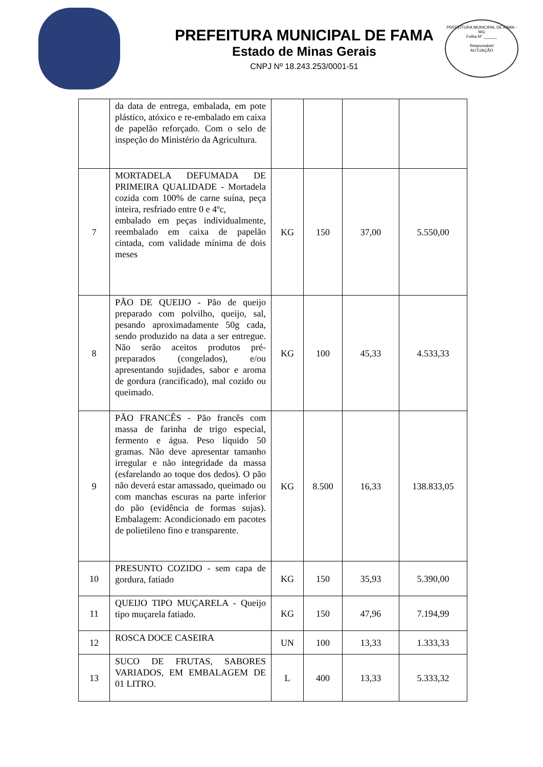PREFEITURA MUNICIPAL DE FAMA
Estado de Minas Gerais
CNPJ Nº 18.243.253/0001-51
PREFEITURA MUNICIPAL DE FAMA - MG
Folha Nº ______
Responsável
AUTUAÇÃO
| | da data de entrega, embalada, em pote plástico, atóxico e re-embalado em caixa de papelão reforçado. Com o selo de inspeção do Ministério da Agricultura. | | | | |
| 7 | MORTADELA DEFUMADA DE PRIMEIRA QUALIDADE - Mortadela cozida com 100% de carne suína, peça inteira, resfriado entre 0 e 4ºc, embalado em peças individualmente, reembalado em caixa de papelão cintada, com validade mínima de dois meses | KG | 150 | 37,00 | 5.550,00 |
| 8 | PÃO DE QUEIJO - Pão de queijo preparado com polvilho, queijo, sal, pesando aproximadamente 50g cada, sendo produzido na data a ser entregue. Não serão aceitos produtos pré-preparados (congelados), e/ou apresentando sujidades, sabor e aroma de gordura (rancificado), mal cozido ou queimado. | KG | 100 | 45,33 | 4.533,33 |
| 9 | PÃO FRANCÊS - Pão francês com massa de farinha de trigo especial, fermento e água. Peso líquido 50 gramas. Não deve apresentar tamanho irregular e não integridade da massa (esfarelando ao toque dos dedos). O pão não deverá estar amassado, queimado ou com manchas escuras na parte inferior do pão (evidência de formas sujas). Embalagem: Acondicionado em pacotes de polietileno fino e transparente. | KG | 8.500 | 16,33 | 138.833,05 |
| 10 | PRESUNTO COZIDO - sem capa de gordura, fatiado | KG | 150 | 35,93 | 5.390,00 |
| 11 | QUEIJO TIPO MUÇARELA - Queijo tipo muçarela fatiado. | KG | 150 | 47,96 | 7.194,99 |
| 12 | ROSCA DOCE CASEIRA | UN | 100 | 13,33 | 1.333,33 |
| 13 | SUCO DE FRUTAS, SABORES VARIADOS, EM EMBALAGEM DE 01 LITRO. | L | 400 | 13,33 | 5.333,32 |